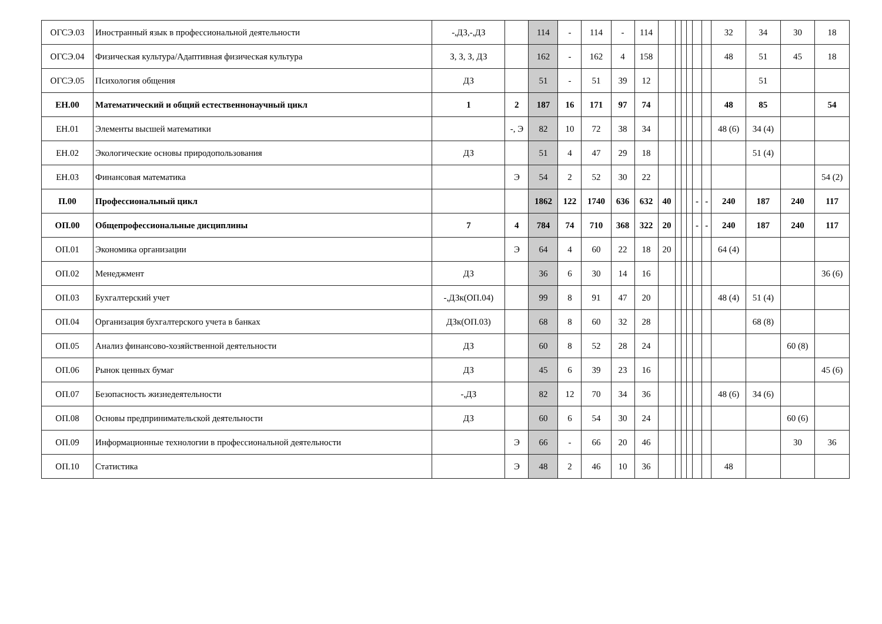| ОГСЭ.03 | Иностранный язык в профессиональной деятельности | -,ДЗ,-,ДЗ | | 114 | - | 114 | - | 114 | | | | | | | 32 | 34 | 30 | 18 |
| ОГСЭ.04 | Физическая культура/Адаптивная физическая культура | З, З, З, ДЗ | | 162 | - | 162 | 4 | 158 | | | | | | | 48 | 51 | 45 | 18 |
| ОГСЭ.05 | Психология общения | ДЗ | | 51 | - | 51 | 39 | 12 | | | | | | | | 51 | | |
| ЕН.00 | Математический и общий естественнонаучный цикл | 1 | 2 | 187 | 16 | 171 | 97 | 74 | | | | | | | 48 | 85 | | 54 |
| ЕН.01 | Элементы высшей математики | | -, Э | 82 | 10 | 72 | 38 | 34 | | | | | | | 48 (6) | 34 (4) | | |
| ЕН.02 | Экологические основы природопользования | ДЗ | | 51 | 4 | 47 | 29 | 18 | | | | | | | | 51 (4) | | |
| ЕН.03 | Финансовая математика | | Э | 54 | 2 | 52 | 30 | 22 | | | | | | | | | | 54 (2) |
| П.00 | Профессиональный цикл | | | 1862 | 122 | 1740 | 636 | 632 | 40 | | | | - | - | 240 | 187 | 240 | 117 |
| ОП.00 | Общепрофессиональные дисциплины | 7 | 4 | 784 | 74 | 710 | 368 | 322 | 20 | | | | - | - | 240 | 187 | 240 | 117 |
| ОП.01 | Экономика организации | | Э | 64 | 4 | 60 | 22 | 18 | 20 | | | | | | 64 (4) | | | |
| ОП.02 | Менеджмент | ДЗ | | 36 | 6 | 30 | 14 | 16 | | | | | | | | | | 36 (6) |
| ОП.03 | Бухгалтерский учет | -,ДЗк(ОП.04) | | 99 | 8 | 91 | 47 | 20 | | | | | | | 48 (4) | 51 (4) | | |
| ОП.04 | Организация бухгалтерского учета в банках | ДЗк(ОП.03) | | 68 | 8 | 60 | 32 | 28 | | | | | | | | 68 (8) | | |
| ОП.05 | Анализ финансово-хозяйственной деятельности | ДЗ | | 60 | 8 | 52 | 28 | 24 | | | | | | | | | 60 (8) | |
| ОП.06 | Рынок ценных бумаг | ДЗ | | 45 | 6 | 39 | 23 | 16 | | | | | | | | | | 45 (6) |
| ОП.07 | Безопасность жизнедеятельности | -,ДЗ | | 82 | 12 | 70 | 34 | 36 | | | | | | | 48 (6) | 34 (6) | | |
| ОП.08 | Основы предпринимательской деятельности | ДЗ | | 60 | 6 | 54 | 30 | 24 | | | | | | | | | 60 (6) | |
| ОП.09 | Информационные технологии в профессиональной деятельности | | Э | 66 | - | 66 | 20 | 46 | | | | | | | | | 30 | 36 |
| ОП.10 | Статистика | | Э | 48 | 2 | 46 | 10 | 36 | | | | | | | 48 | | | |